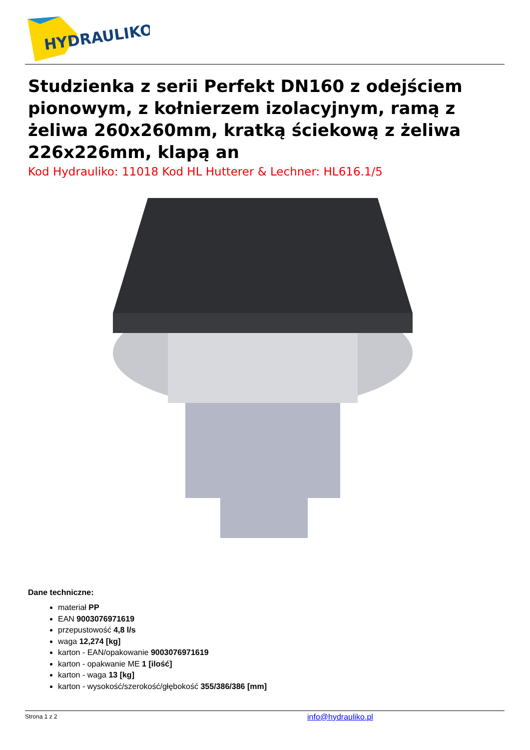HYDRAULIKO
Studzienka z serii Perfekt DN160 z odejściem pionowym, z kołnierzem izolacyjnym, ramą z żeliwa 260x260mm, kratką ściekową z żeliwa 226x226mm, klapą an
Kod Hydrauliko: 11018 Kod HL Hutterer & Lechner: HL616.1/5
Dane techniczne:
materiał PP
EAN 9003076971619
przepustowość 4,8 l/s
waga 12,274 [kg]
karton - EAN/opakowanie 9003076971619
karton - opakwanie ME 1 [ilość]
karton - waga 13 [kg]
karton - wysokość/szerokość/głębokość 355/386/386 [mm]
Strona 1 z 2 info@hydrauliko.pl